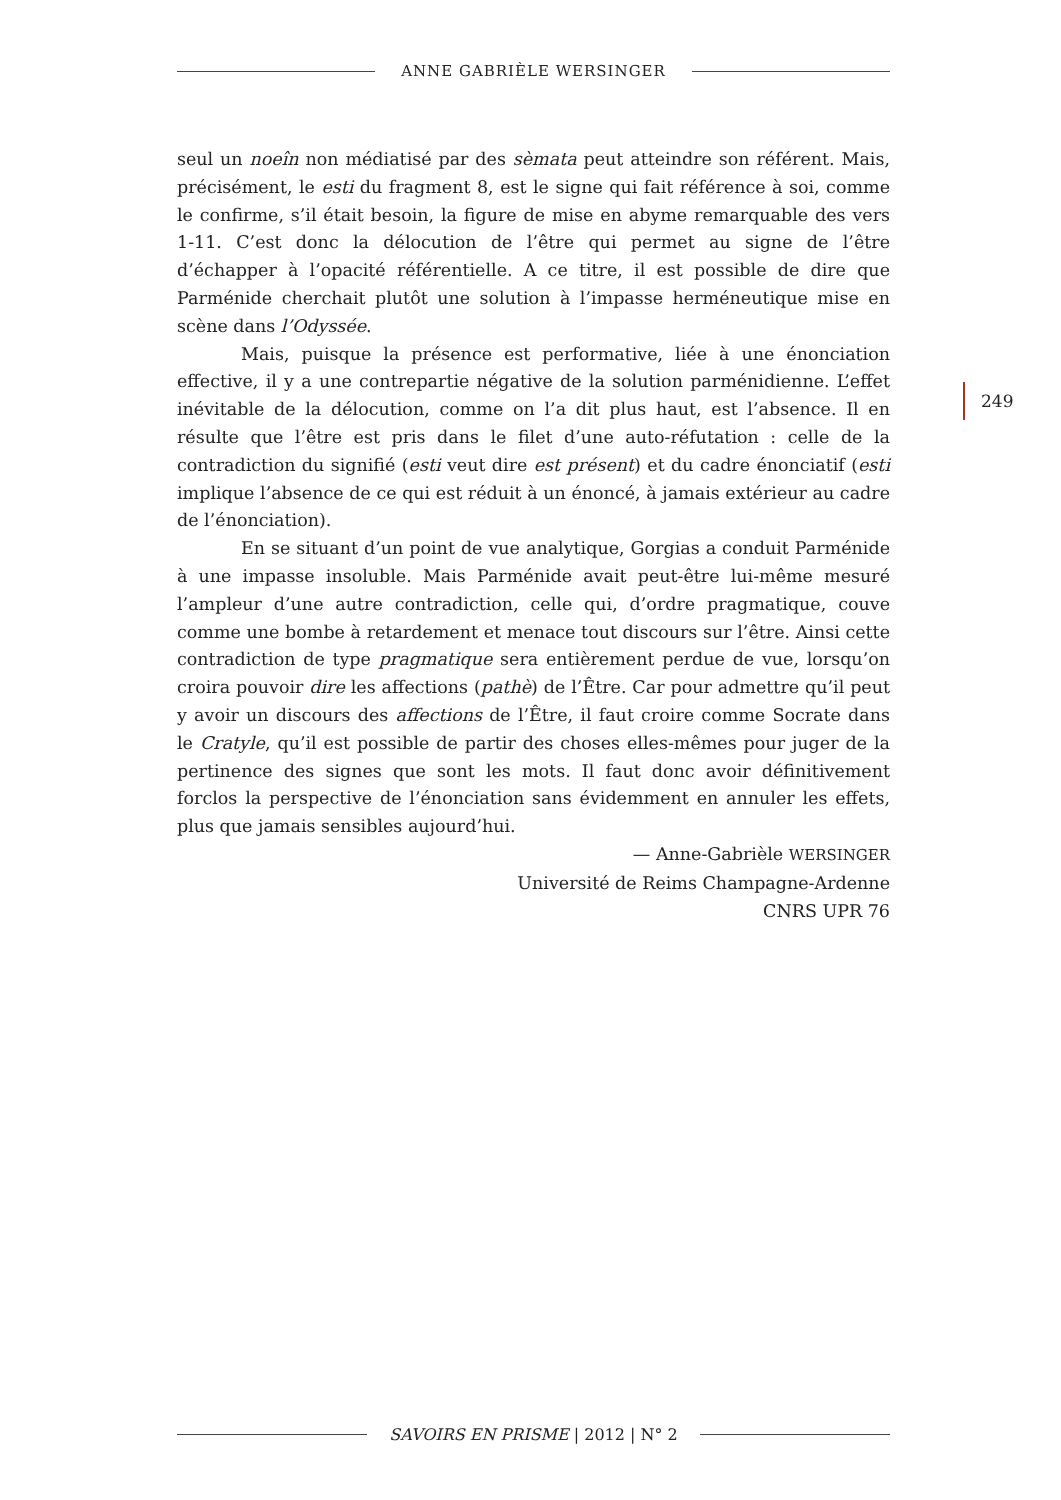ANNE GABRIÈLE WERSINGER
seul un noeîn non médiatisé par des sèmata peut atteindre son référent. Mais, précisément, le esti du fragment 8, est le signe qui fait référence à soi, comme le confirme, s’il était besoin, la figure de mise en abyme remarquable des vers 1-11. C’est donc la délocution de l’être qui permet au signe de l’être d’échapper à l’opacité référentielle. A ce titre, il est possible de dire que Parménide cherchait plutôt une solution à l’impasse herméneutique mise en scène dans l’Odyssée.
Mais, puisque la présence est performative, liée à une énonciation effective, il y a une contrepartie négative de la solution parménidienne. L’effet inévitable de la délocution, comme on l’a dit plus haut, est l’absence. Il en résulte que l’être est pris dans le filet d’une auto-réfutation : celle de la contradiction du signifié (esti veut dire est présent) et du cadre énonciatif (esti implique l’absence de ce qui est réduit à un énoncé, à jamais extérieur au cadre de l’énonciation).
En se situant d’un point de vue analytique, Gorgias a conduit Parménide à une impasse insoluble. Mais Parménide avait peut-être lui-même mesuré l’ampleur d’une autre contradiction, celle qui, d’ordre pragmatique, couve comme une bombe à retardement et menace tout discours sur l’être. Ainsi cette contradiction de type pragmatique sera entièrement perdue de vue, lorsqu’on croira pouvoir dire les affections (pathè) de l’Être. Car pour admettre qu’il peut y avoir un discours des affections de l’Être, il faut croire comme Socrate dans le Cratyle, qu’il est possible de partir des choses elles-mêmes pour juger de la pertinence des signes que sont les mots. Il faut donc avoir définitivement forclos la perspective de l’énonciation sans évidemment en annuler les effets, plus que jamais sensibles aujourd’hui.
— Anne-Gabrièle WERSINGER
Université de Reims Champagne-Ardenne
CNRS UPR 76
249
SAVOIRS EN PRISME | 2012 | N° 2